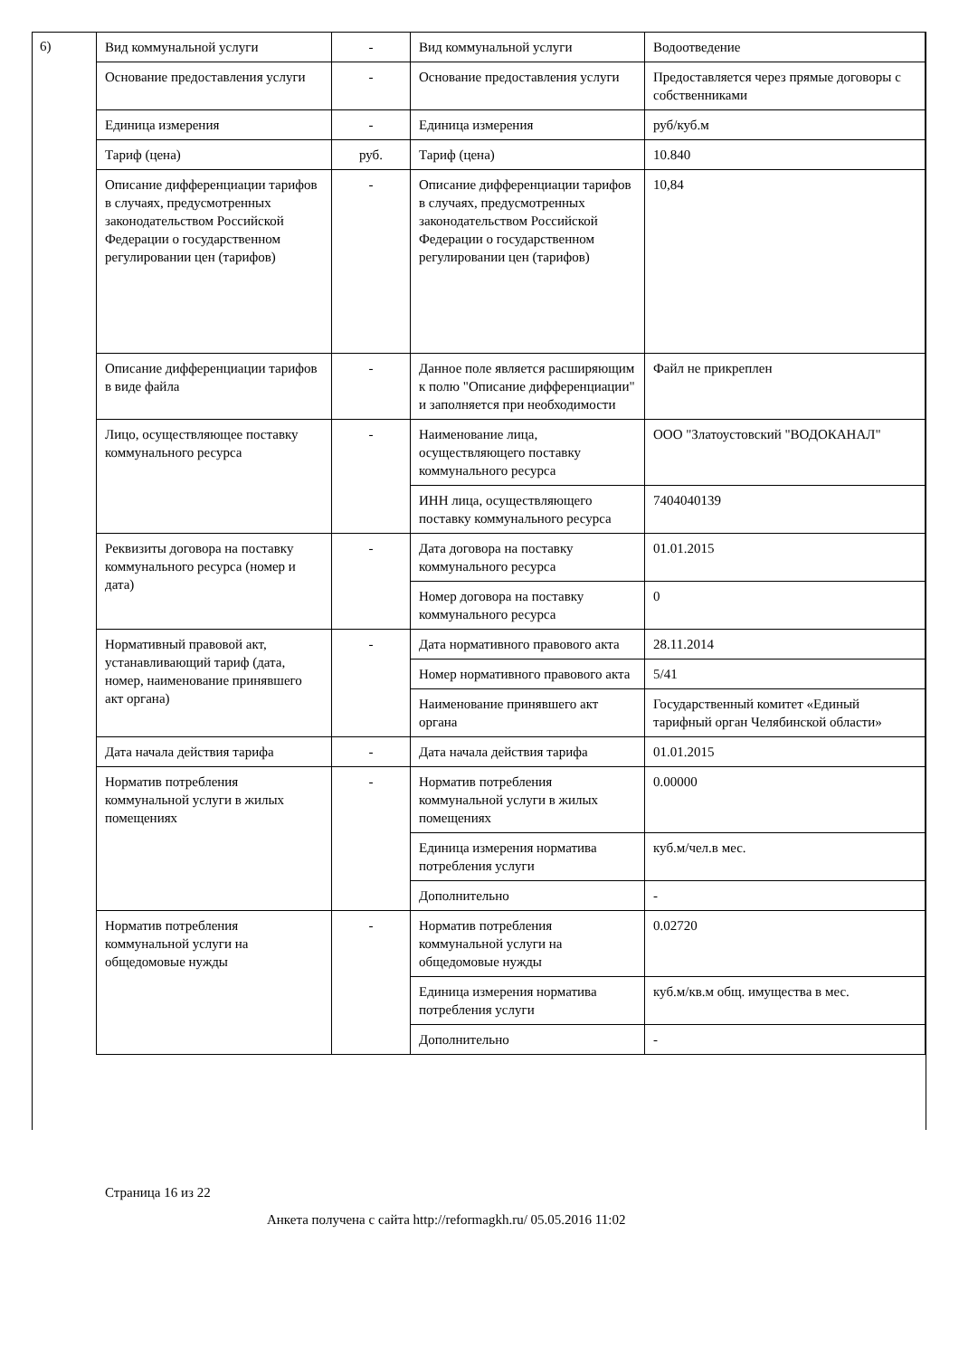6)
| Вид коммунальной услуги | - | Вид коммунальной услуги | Водоотведение |
| Основание предоставления услуги | - | Основание предоставления услуги | Предоставляется через прямые договоры с собственниками |
| Единица измерения | - | Единица измерения | руб/куб.м |
| Тариф (цена) | руб. | Тариф (цена) | 10.840 |
| Описание дифференциации тарифов в случаях, предусмотренных законодательством Российской Федерации о государственном регулировании цен (тарифов) | - | Описание дифференциации тарифов в случаях, предусмотренных законодательством Российской Федерации о государственном регулировании цен (тарифов) | 10,84 |
| Описание дифференциации тарифов в виде файла | - | Данное поле является расширяющим к полю "Описание дифференциации" и заполняется при необходимости | Файл не прикреплен |
| Лицо, осуществляющее поставку коммунального ресурса | - | Наименование лица, осуществляющего поставку коммунального ресурса | ООО "Златоустовский "ВОДОКАНАЛ" |
| | | ИНН лица, осуществляющего поставку коммунального ресурса | 7404040139 |
| Реквизиты договора на поставку коммунального ресурса (номер и дата) | - | Дата договора на поставку коммунального ресурса | 01.01.2015 |
| | | Номер договора на поставку коммунального ресурса | 0 |
| Нормативный правовой акт, устанавливающий тариф (дата, номер, наименование принявшего акт органа) | - | Дата нормативного правового акта | 28.11.2014 |
| | | Номер нормативного правового акта | 5/41 |
| | | Наименование принявшего акт органа | Государственный комитет «Единый тарифный орган Челябинской области» |
| Дата начала действия тарифа | - | Дата начала действия тарифа | 01.01.2015 |
| Норматив потребления коммунальной услуги в жилых помещениях | - | Норматив потребления коммунальной услуги в жилых помещениях | 0.00000 |
| | | Единица измерения норматива потребления услуги | куб.м/чел.в мес. |
| | | Дополнительно | - |
| Норматив потребления коммунальной услуги на общедомовые нужды | - | Норматив потребления коммунальной услуги на общедомовые нужды | 0.02720 |
| | | Единица измерения норматива потребления услуги | куб.м/кв.м общ. имущества в мес. |
| | | Дополнительно | - |
Страница 16 из 22
Анкета получена с сайта http://reformagkh.ru/ 05.05.2016 11:02